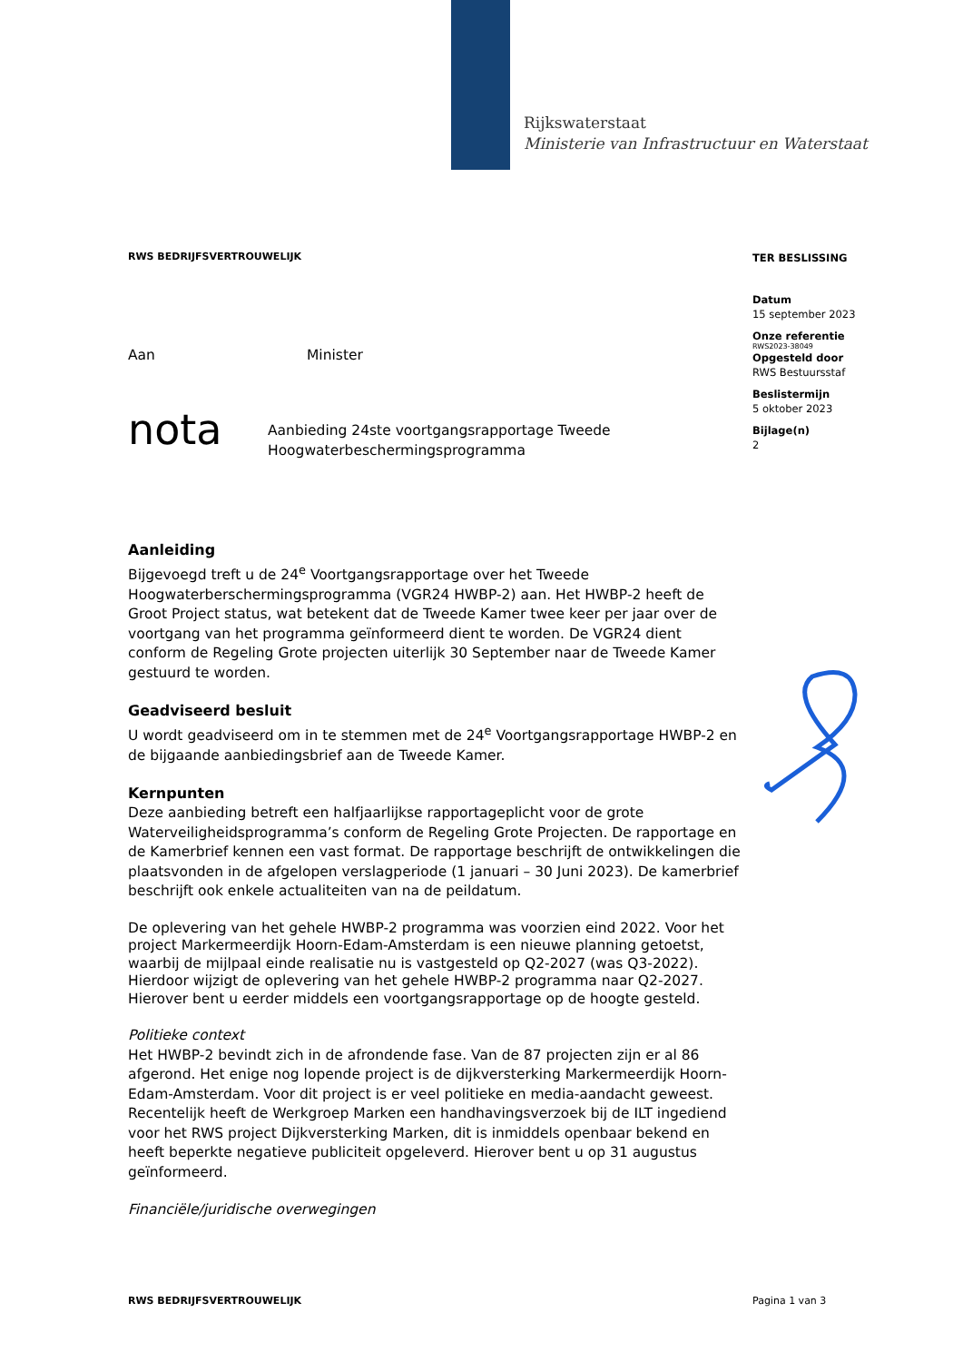Rijkswaterstaat
Ministerie van Infrastructuur en Waterstaat
RWS BEDRIJFSVERTROUWELIJK
Aan Minister
nota
Aanbieding 24ste voortgangsrapportage Tweede Hoogwaterbeschermingsprogramma
Aanleiding
Bijgevoegd treft u de 24<sup>e</sup> Voortgangsrapportage over het Tweede Hoogwaterberschermingsprogramma (VGR24 HWBP-2) aan. Het HWBP-2 heeft de Groot Project status, wat betekent dat de Tweede Kamer twee keer per jaar over de voortgang van het programma geïnformeerd dient te worden. De VGR24 dient conform de Regeling Grote projecten uiterlijk 30 September naar de Tweede Kamer gestuurd te worden.
Geadviseerd besluit
U wordt geadviseerd om in te stemmen met de 24<sup>e</sup> Voortgangsrapportage HWBP-2 en de bijgaande aanbiedingsbrief aan de Tweede Kamer.
Kernpunten
Deze aanbieding betreft een halfjaarlijkse rapportageplicht voor de grote Waterveiligheidsprogramma’s conform de Regeling Grote Projecten. De rapportage en de Kamerbrief kennen een vast format. De rapportage beschrijft de ontwikkelingen die plaatsvonden in de afgelopen verslagperiode (1 januari – 30 Juni 2023). De kamerbrief beschrijft ook enkele actualiteiten van na de peildatum.
De oplevering van het gehele HWBP-2 programma was voorzien eind 2022. Voor het project Markermeerdijk Hoorn-Edam-Amsterdam is een nieuwe planning getoetst, waarbij de mijlpaal einde realisatie nu is vastgesteld op Q2-2027 (was Q3-2022). Hierdoor wijzigt de oplevering van het gehele HWBP-2 programma naar Q2-2027. Hierover bent u eerder middels een voortgangsrapportage op de hoogte gesteld.
Politieke context
Het HWBP-2 bevindt zich in de afrondende fase. Van de 87 projecten zijn er al 86 afgerond. Het enige nog lopende project is de dijkversterking Markermeerdijk Hoorn-Edam-Amsterdam. Voor dit project is er veel politieke en media-aandacht geweest. Recentelijk heeft de Werkgroep Marken een handhavingsverzoek bij de ILT ingediend voor het RWS project Dijkversterking Marken, dit is inmiddels openbaar bekend en heeft beperkte negatieve publiciteit opgeleverd. Hierover bent u op 31 augustus geïnformeerd.
Financiële/juridische overwegingen
TER BESLISSING
Datum
15 september 2023
Onze referentie
RWS2023-38049
Opgesteld door
RWS Bestuursstaf
Beslistermijn
5 oktober 2023
Bijlage(n)
2
RWS BEDRIJFSVERTROUWELIJK Pagina 1 van 3